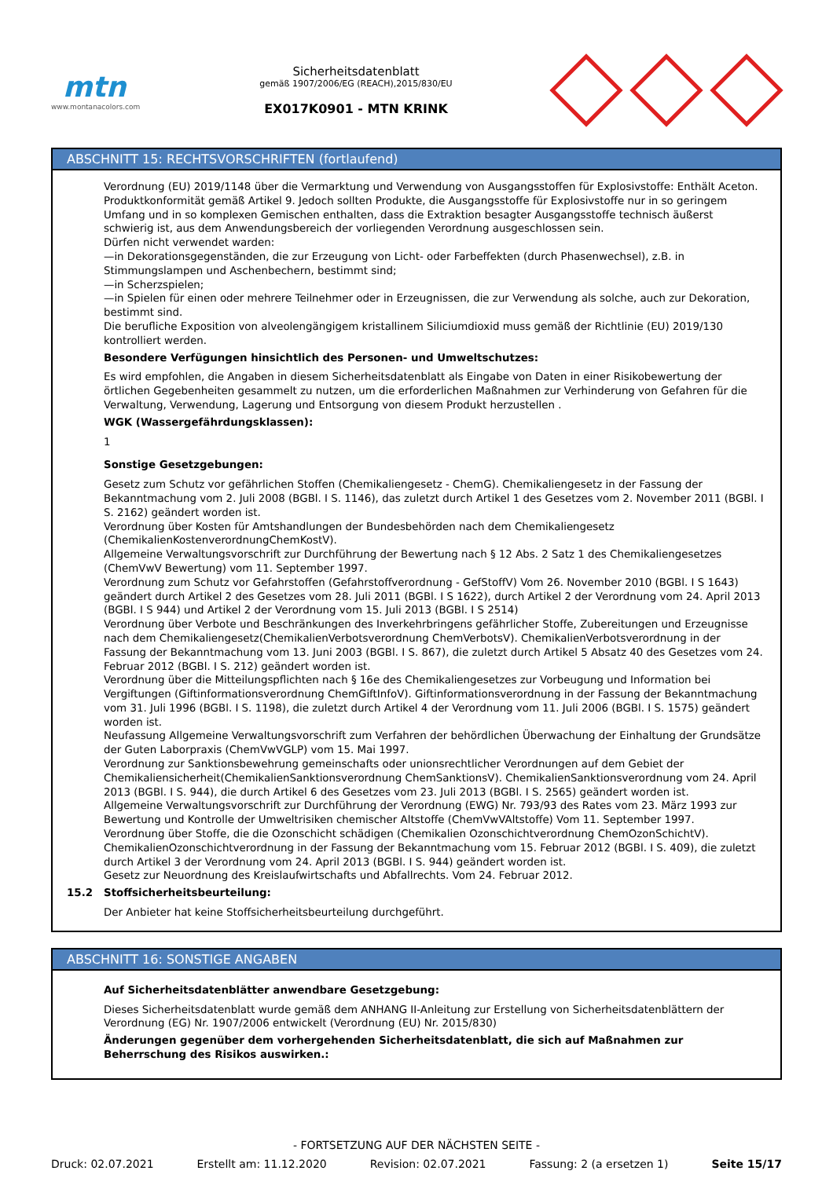mtn
www.montanacolors.com
Sicherheitsdatenblatt
gemäß 1907/2006/EG (REACH),2015/830/EU
EX017K0901 - MTN KRINK
ABSCHNITT 15: RECHTSVORSCHRIFTEN (fortlaufend)
Verordnung (EU) 2019/1148 über die Vermarktung und Verwendung von Ausgangsstoffen für Explosivstoffe: Enthält Aceton. Produktkonformität gemäß Artikel 9. Jedoch sollten Produkte, die Ausgangsstoffe für Explosivstoffe nur in so geringem Umfang und in so komplexen Gemischen enthalten, dass die Extraktion besagter Ausgangsstoffe technisch äußerst schwierig ist, aus dem Anwendungsbereich der vorliegenden Verordnung ausgeschlossen sein.
Dürfen nicht verwendet warden:
—in Dekorationsgegenständen, die zur Erzeugung von Licht- oder Farbeffekten (durch Phasenwechsel), z.B. in Stimmungslampen und Aschenbechern, bestimmt sind;
—in Scherzspielen;
—in Spielen für einen oder mehrere Teilnehmer oder in Erzeugnissen, die zur Verwendung als solche, auch zur Dekoration, bestimmt sind.
Die berufliche Exposition von alveolengängigem kristallinem Siliciumdioxid muss gemäß der Richtlinie (EU) 2019/130 kontrolliert werden.
Besondere Verfügungen hinsichtlich des Personen- und Umweltschutzes:
Es wird empfohlen, die Angaben in diesem Sicherheitsdatenblatt als Eingabe von Daten in einer Risikobewertung der örtlichen Gegebenheiten gesammelt zu nutzen, um die erforderlichen Maßnahmen zur Verhinderung von Gefahren für die Verwaltung, Verwendung, Lagerung und Entsorgung von diesem Produkt herzustellen .
WGK (Wassergefährdungsklassen):
1
Sonstige Gesetzgebungen:
Gesetz zum Schutz vor gefährlichen Stoffen (Chemikaliengesetz - ChemG). Chemikaliengesetz in der Fassung der Bekanntmachung vom 2. Juli 2008 (BGBl. I S. 1146), das zuletzt durch Artikel 1 des Gesetzes vom 2. November 2011 (BGBl. I S. 2162) geändert worden ist.
Verordnung über Kosten für Amtshandlungen der Bundesbehörden nach dem Chemikaliengesetz (ChemikalienKostenverordnungChemKostV).
Allgemeine Verwaltungsvorschrift zur Durchführung der Bewertung nach § 12 Abs. 2 Satz 1 des Chemikaliengesetzes (ChemVwV Bewertung) vom 11. September 1997.
Verordnung zum Schutz vor Gefahrstoffen (Gefahrstoffverordnung - GefStoffV) Vom 26. November 2010 (BGBl. I S 1643) geändert durch Artikel 2 des Gesetzes vom 28. Juli 2011 (BGBl. I S 1622), durch Artikel 2 der Verordnung vom 24. April 2013 (BGBl. I S 944) und Artikel 2 der Verordnung vom 15. Juli 2013 (BGBl. I S 2514)
Verordnung über Verbote und Beschränkungen des Inverkehrbringens gefährlicher Stoffe, Zubereitungen und Erzeugnisse nach dem Chemikaliengesetz(ChemikalienVerbotsverordnung ChemVerbotsV). ChemikalienVerbotsverordnung in der Fassung der Bekanntmachung vom 13. Juni 2003 (BGBl. I S. 867), die zuletzt durch Artikel 5 Absatz 40 des Gesetzes vom 24. Februar 2012 (BGBl. I S. 212) geändert worden ist.
Verordnung über die Mitteilungspflichten nach § 16e des Chemikaliengesetzes zur Vorbeugung und Information bei Vergiftungen (Giftinformationsverordnung ChemGiftInfoV). Giftinformationsverordnung in der Fassung der Bekanntmachung vom 31. Juli 1996 (BGBl. I S. 1198), die zuletzt durch Artikel 4 der Verordnung vom 11. Juli 2006 (BGBl. I S. 1575) geändert worden ist.
Neufassung Allgemeine Verwaltungsvorschrift zum Verfahren der behördlichen Überwachung der Einhaltung der Grundsätze der Guten Laborpraxis (ChemVwVGLP) vom 15. Mai 1997.
Verordnung zur Sanktionsbewehrung gemeinschafts oder unionsrechtlicher Verordnungen auf dem Gebiet der Chemikaliensicherheit(ChemikalienSanktionsverordnung ChemSanktionsV). ChemikalienSanktionsverordnung vom 24. April 2013 (BGBl. I S. 944), die durch Artikel 6 des Gesetzes vom 23. Juli 2013 (BGBl. I S. 2565) geändert worden ist.
Allgemeine Verwaltungsvorschrift zur Durchführung der Verordnung (EWG) Nr. 793/93 des Rates vom 23. März 1993 zur Bewertung und Kontrolle der Umweltrisiken chemischer Altstoffe (ChemVwVAltstoffe) Vom 11. September 1997.
Verordnung über Stoffe, die die Ozonschicht schädigen (Chemikalien Ozonschichtverordnung ChemOzonSchichtV). ChemikalienOzonschichtverordnung in der Fassung der Bekanntmachung vom 15. Februar 2012 (BGBl. I S. 409), die zuletzt durch Artikel 3 der Verordnung vom 24. April 2013 (BGBl. I S. 944) geändert worden ist.
Gesetz zur Neuordnung des Kreislaufwirtschafts und Abfallrechts. Vom 24. Februar 2012.
15.2 Stoffsicherheitsbeurteilung:
Der Anbieter hat keine Stoffsicherheitsbeurteilung durchgeführt.
ABSCHNITT 16: SONSTIGE ANGABEN
Auf Sicherheitsdatenblätter anwendbare Gesetzgebung:
Dieses Sicherheitsdatenblatt wurde gemäß dem ANHANG II-Anleitung zur Erstellung von Sicherheitsdatenblättern der Verordnung (EG) Nr. 1907/2006 entwickelt (Verordnung (EU) Nr. 2015/830)
Änderungen gegenüber dem vorhergehenden Sicherheitsdatenblatt, die sich auf Maßnahmen zur Beherrschung des Risikos auswirken.:
- FORTSETZUNG AUF DER NÄCHSTEN SEITE -
Druck: 02.07.2021 Erstellt am: 11.12.2020 Revision: 02.07.2021 Fassung: 2 (a ersetzen 1) Seite 15/17